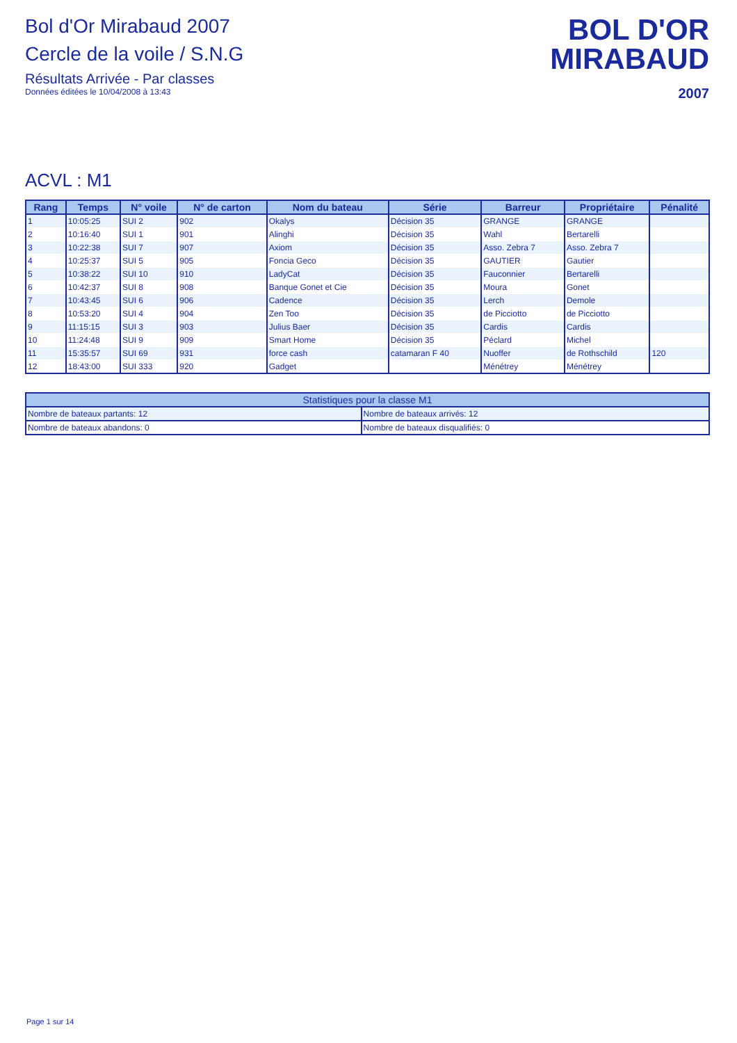Bol d'Or Mirabaud 2007
Cercle de la voile / S.N.G
Résultats Arrivée - Par classes
Données éditées le 10/04/2008 à 13:43
BOL D'OR
MIRABAUD
2007
ACVL : M1
| Rang | Temps | N° voile | N° de carton | Nom du bateau | Série | Barreur | Propriétaire | Pénalité |
| --- | --- | --- | --- | --- | --- | --- | --- | --- |
| 1 | 10:05:25 | SUI 2 | 902 | Okalys | Décision 35 | GRANGE | GRANGE | |
| 2 | 10:16:40 | SUI 1 | 901 | Alinghi | Décision 35 | Wahl | Bertarelli | |
| 3 | 10:22:38 | SUI 7 | 907 | Axiom | Décision 35 | Asso. Zebra 7 | Asso. Zebra 7 | |
| 4 | 10:25:37 | SUI 5 | 905 | Foncia Geco | Décision 35 | GAUTIER | Gautier | |
| 5 | 10:38:22 | SUI 10 | 910 | LadyCat | Décision 35 | Fauconnier | Bertarelli | |
| 6 | 10:42:37 | SUI 8 | 908 | Banque Gonet et Cie | Décision 35 | Moura | Gonet | |
| 7 | 10:43:45 | SUI 6 | 906 | Cadence | Décision 35 | Lerch | Demole | |
| 8 | 10:53:20 | SUI 4 | 904 | Zen Too | Décision 35 | de Picciotto | de Picciotto | |
| 9 | 11:15:15 | SUI 3 | 903 | Julius Baer | Décision 35 | Cardis | Cardis | |
| 10 | 11:24:48 | SUI 9 | 909 | Smart Home | Décision 35 | Péclard | Michel | |
| 11 | 15:35:57 | SUI 69 | 931 | force cash | catamaran F 40 | Nuoffer | de Rothschild | 120 |
| 12 | 18:43:00 | SUI 333 | 920 | Gadget | | Ménétrey | Ménétrey | |
| Statistiques pour la classe M1 | |
| --- | --- |
| Nombre de bateaux partants: 12 | Nombre de bateaux arrivés: 12 |
| Nombre de bateaux abandons: 0 | Nombre de bateaux disqualifiés: 0 |
Page 1 sur 14